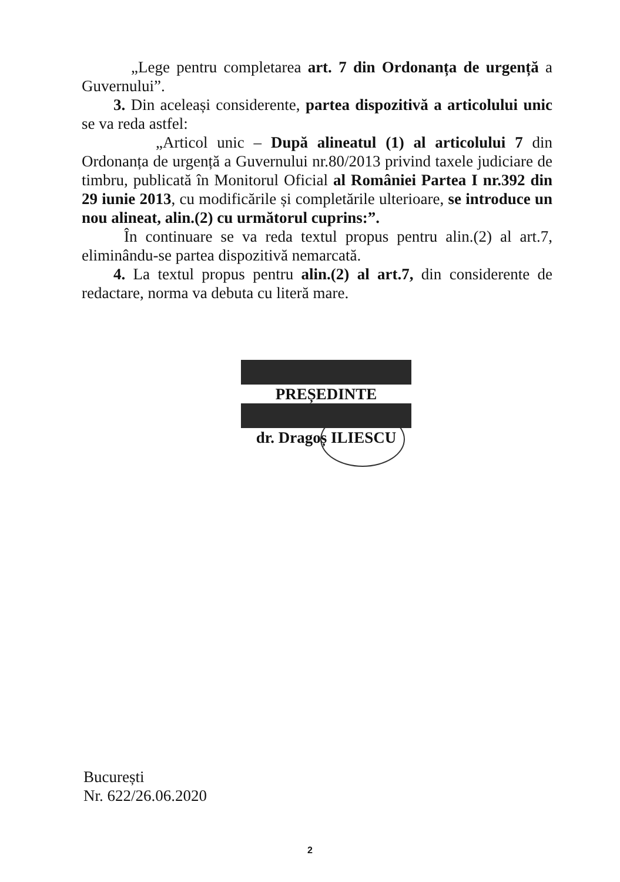„Lege pentru completarea art. 7 din Ordonanța de urgență a Guvernului”.
3. Din aceleași considerente, partea dispozitivă a articolului unic se va reda astfel:
„Articol unic – După alineatul (1) al articolului 7 din Ordonanța de urgență a Guvernului nr.80/2013 privind taxele judiciare de timbru, publicată în Monitorul Oficial al României Partea I nr.392 din 29 iunie 2013, cu modificările și completările ulterioare, se introduce un nou alineat, alin.(2) cu următorul cuprins:”.
În continuare se va reda textul propus pentru alin.(2) al art.7, eliminându-se partea dispozitivă nemarcată.
4. La textul propus pentru alin.(2) al art.7, din considerente de redactare, norma va debuta cu literă mare.
PREȘEDINTE
dr. Dragoș ILIESCU
București
Nr. 622/26.06.2020
2